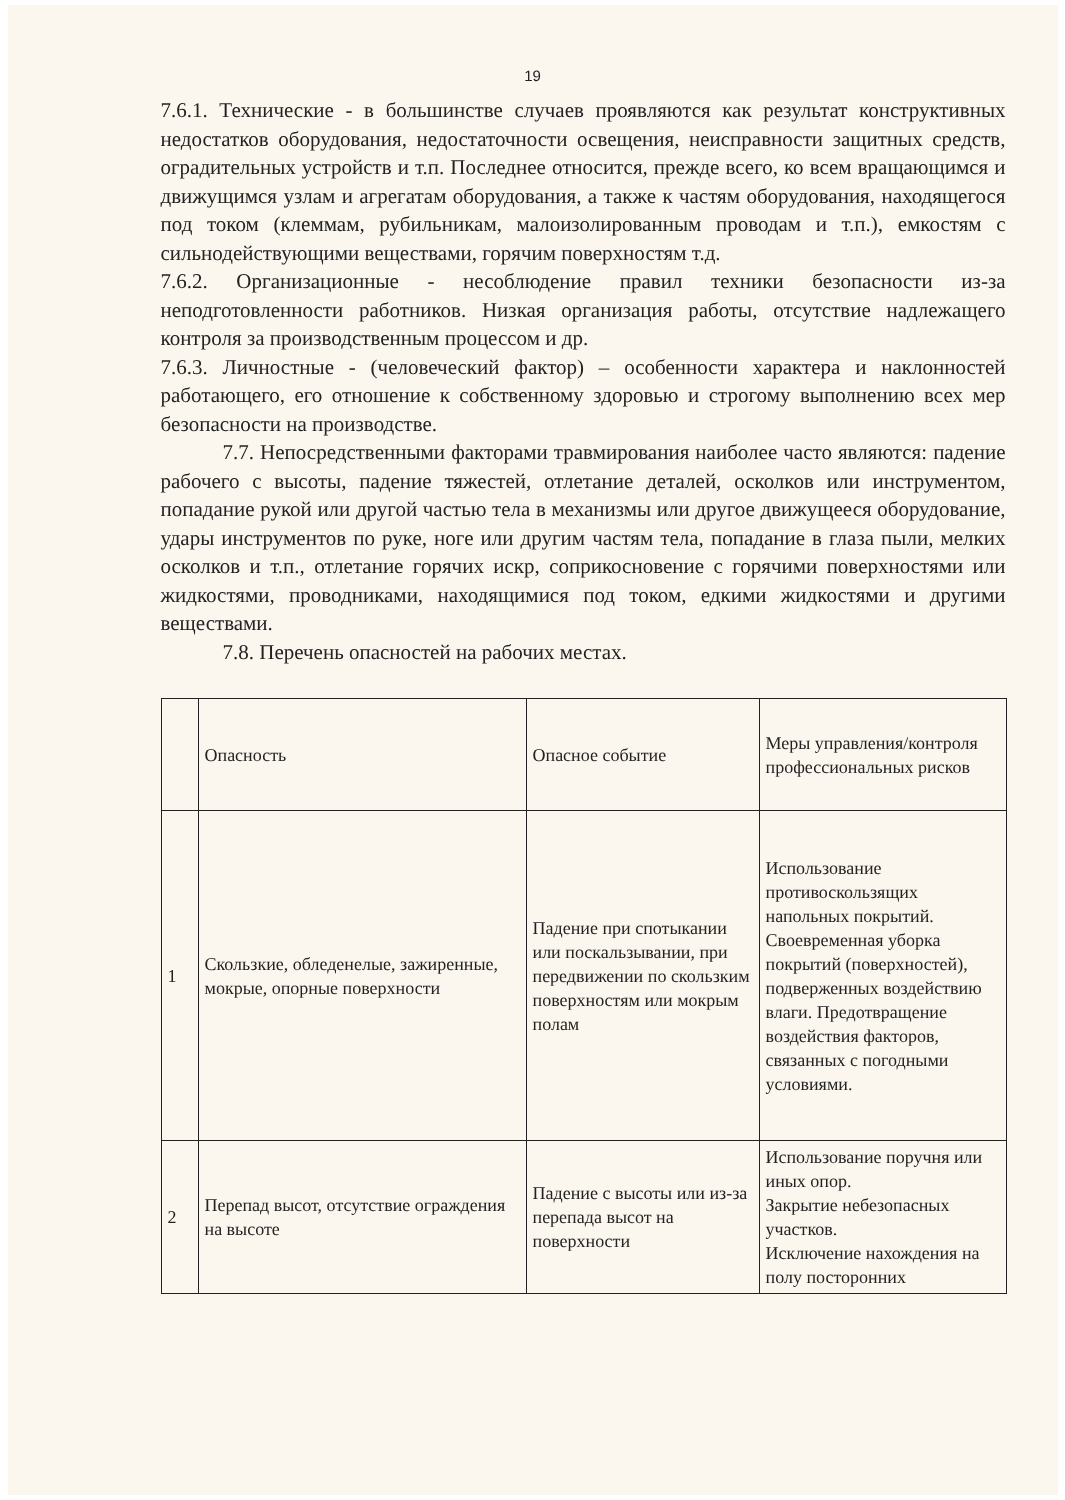19
7.6.1. Технические - в большинстве случаев проявляются как результат конструктивных недостатков оборудования, недостаточности освещения, неисправности защитных средств, оградительных устройств и т.п. Последнее относится, прежде всего, ко всем вращающимся и движущимся узлам и агрегатам оборудования, а также к частям оборудования, находящегося под током (клеммам, рубильникам, малоизолированным проводам и т.п.), емкостям с сильнодействующими веществами, горячим поверхностям т.д.
7.6.2. Организационные - несоблюдение правил техники безопасности из-за неподготовленности работников. Низкая организация работы, отсутствие надлежащего контроля за производственным процессом и др.
7.6.3. Личностные - (человеческий фактор) – особенности характера и наклонностей работающего, его отношение к собственному здоровью и строгому выполнению всех мер безопасности на производстве.
7.7. Непосредственными факторами травмирования наиболее часто являются: падение рабочего с высоты, падение тяжестей, отлетание деталей, осколков или инструментом, попадание рукой или другой частью тела в механизмы или другое движущееся оборудование, удары инструментов по руке, ноге или другим частям тела, попадание в глаза пыли, мелких осколков и т.п., отлетание горячих искр, соприкосновение с горячими поверхностями или жидкостями, проводниками, находящимися под током, едкими жидкостями и другими веществами.
7.8. Перечень опасностей на рабочих местах.
| | Опасность | Опасное событие | Меры управления/контроля профессиональных рисков |
| 1 | Скользкие, обледенелые, зажиренные, мокрые, опорные поверхности | Падение при спотыкании или поскальзывании, при передвижении по скользким поверхностям или мокрым полам | Использование противоскользящих напольных покрытий. Своевременная уборка покрытий (поверхностей), подверженных воздействию влаги. Предотвращение воздействия факторов, связанных с погодными условиями. |
| 2 | Перепад высот, отсутствие ограждения на высоте | Падение с высоты или из-за перепада высот на поверхности | Использование поручня или иных опор. Закрытие небезопасных участков. Исключение нахождения на полу посторонних |